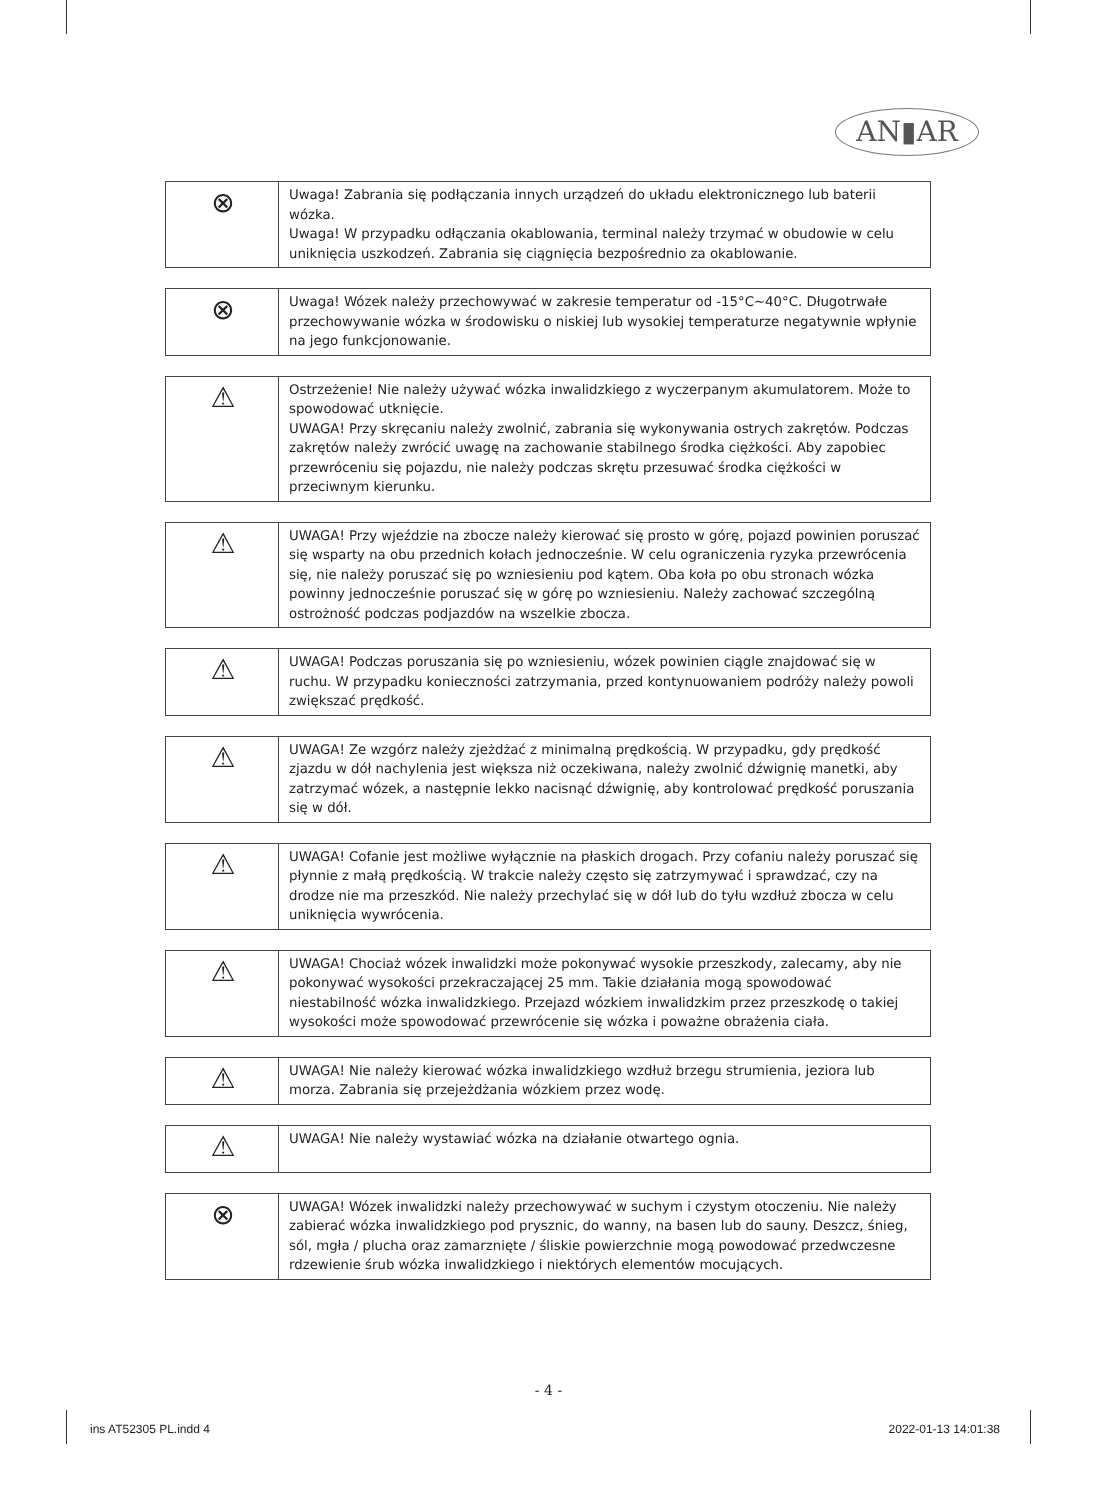AN▮AR
| ⊗ | Uwaga! Zabrania się podłączania innych urządzeń do układu elektronicznego lub baterii wózka. Uwaga! W przypadku odłączania okablowania, terminal należy trzymać w obudowie w celu uniknięcia uszkodzeń. Zabrania się ciągnięcia bezpośrednio za okablowanie. |
| ⊗ | Uwaga! Wózek należy przechowywać w zakresie temperatur od -15°C~40°C. Długotrwałe przechowywanie wózka w środowisku o niskiej lub wysokiej temperaturze negatywnie wpłynie na jego funkcjonowanie. |
| ⚠ | Ostrzeżenie! Nie należy używać wózka inwalidzkiego z wyczerpanym akumulatorem. Może to spowodować utknięcie. UWAGA! Przy skręcaniu należy zwolnić, zabrania się wykonywania ostrych zakrętów. Podczas zakrętów należy zwrócić uwagę na zachowanie stabilnego środka ciężkości. Aby zapobiec przewróceniu się pojazdu, nie należy podczas skrętu przesuwać środka ciężkości w przeciwnym kierunku. |
| ⚠ | UWAGA! Przy wjeździe na zbocze należy kierować się prosto w górę, pojazd powinien poruszać się wsparty na obu przednich kołach jednocześnie. W celu ograniczenia ryzyka przewrócenia się, nie należy poruszać się po wzniesieniu pod kątem. Oba koła po obu stronach wózka powinny jednocześnie poruszać się w górę po wzniesieniu. Należy zachować szczególną ostrożność podczas podjazdów na wszelkie zbocza. |
| ⚠ | UWAGA! Podczas poruszania się po wzniesieniu, wózek powinien ciągle znajdować się w ruchu. W przypadku konieczności zatrzymania, przed kontynuowaniem podróży należy powoli zwiększać prędkość. |
| ⚠ | UWAGA! Ze wzgórz należy zjeżdżać z minimalną prędkością. W przypadku, gdy prędkość zjazdu w dół nachylenia jest większa niż oczekiwana, należy zwolnić dźwignię manetki, aby zatrzymać wózek, a następnie lekko nacisnąć dźwignię, aby kontrolować prędkość poruszania się w dół. |
| ⚠ | UWAGA! Cofanie jest możliwe wyłącznie na płaskich drogach. Przy cofaniu należy poruszać się płynnie z małą prędkością. W trakcie należy często się zatrzymywać i sprawdzać, czy na drodze nie ma przeszkód. Nie należy przechylać się w dół lub do tyłu wzdłuż zbocza w celu uniknięcia wywrócenia. |
| ⚠ | UWAGA! Chociaż wózek inwalidzki może pokonywać wysokie przeszkody, zalecamy, aby nie pokonywać wysokości przekraczającej 25 mm. Takie działania mogą spowodować niestabilność wózka inwalidzkiego. Przejazd wózkiem inwalidzkim przez przeszkodę o takiej wysokości może spowodować przewrócenie się wózka i poważne obrażenia ciała. |
| ⚠ | UWAGA! Nie należy kierować wózka inwalidzkiego wzdłuż brzegu strumienia, jeziora lub morza. Zabrania się przejeżdżania wózkiem przez wodę. |
| ⚠ | UWAGA! Nie należy wystawiać wózka na działanie otwartego ognia. |
| ⊗ | UWAGA! Wózek inwalidzki należy przechowywać w suchym i czystym otoczeniu. Nie należy zabierać wózka inwalidzkiego pod prysznic, do wanny, na basen lub do sauny. Deszcz, śnieg, sól, mgła / plucha oraz zamarznięte / śliskie powierzchnie mogą powodować przedwczesne rdzewienie śrub wózka inwalidzkiego i niektórych elementów mocujących. |
- 4 -
ins AT52305 PL.indd 4 2022-01-13 14:01:38